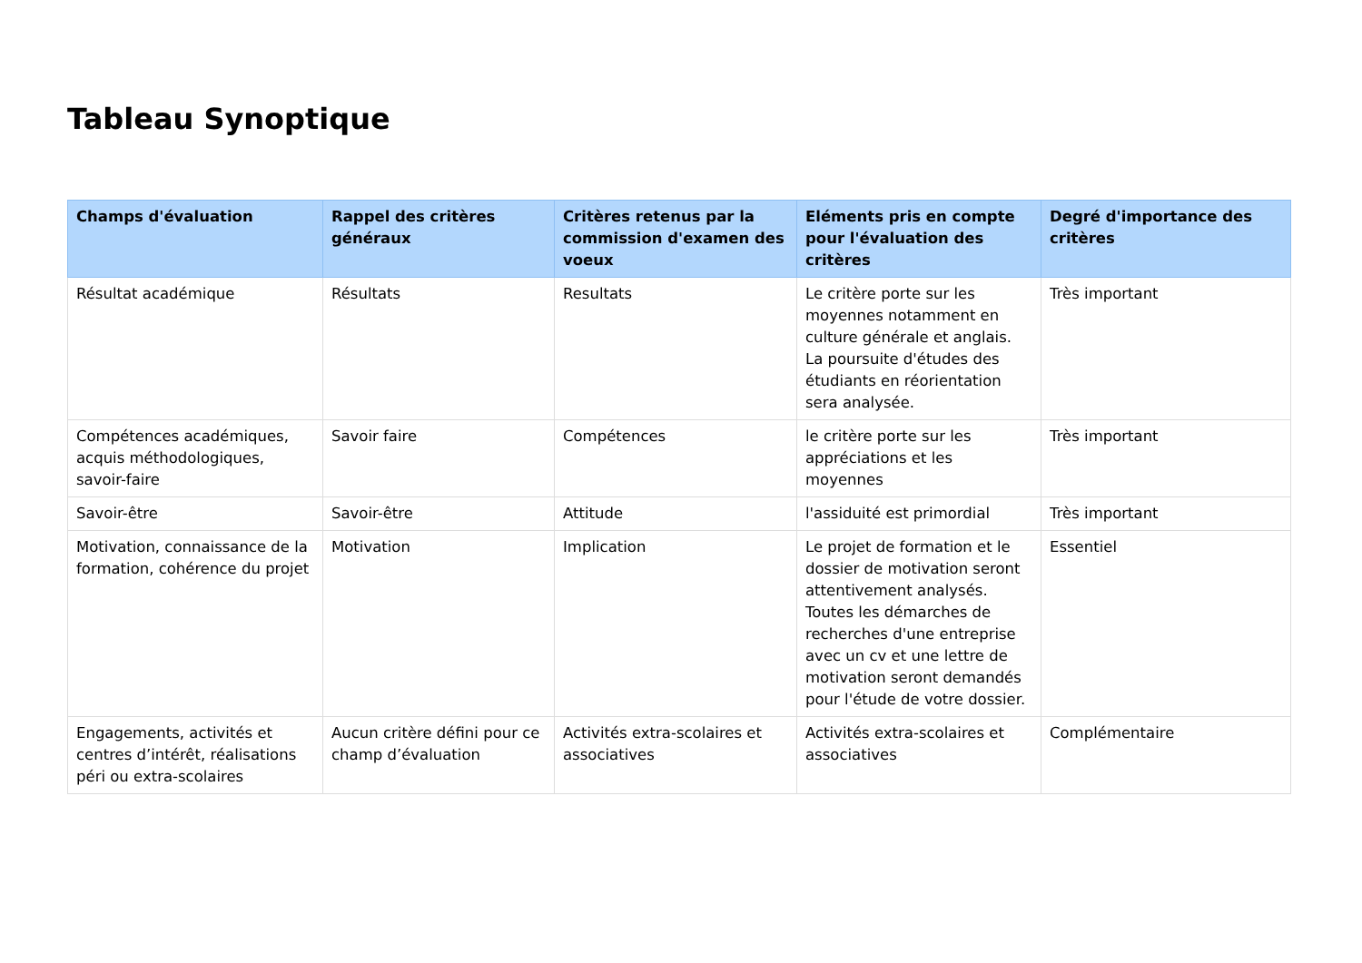Tableau Synoptique
| Champs d'évaluation | Rappel des critères généraux | Critères retenus par la commission d'examen des voeux | Eléments pris en compte pour l'évaluation des critères | Degré d'importance des critères |
| --- | --- | --- | --- | --- |
| Résultat académique | Résultats | Resultats | Le critère porte sur les moyennes notamment en culture générale et anglais. La poursuite d'études des étudiants en réorientation sera analysée. | Très important |
| Compétences académiques, acquis méthodologiques, savoir-faire | Savoir faire | Compétences | le critère porte sur les appréciations et les moyennes | Très important |
| Savoir-être | Savoir-être | Attitude | l'assiduité est primordial | Très important |
| Motivation, connaissance de la formation, cohérence du projet | Motivation | Implication | Le projet de formation et le dossier de motivation seront attentivement analysés. Toutes les démarches de recherches d'une entreprise avec un cv et une lettre de motivation seront demandés pour l'étude de votre dossier. | Essentiel |
| Engagements, activités et centres d’intérêt, réalisations péri ou extra-scolaires | Aucun critère défini pour ce champ d’évaluation | Activités extra-scolaires et associatives | Activités extra-scolaires et associatives | Complémentaire |